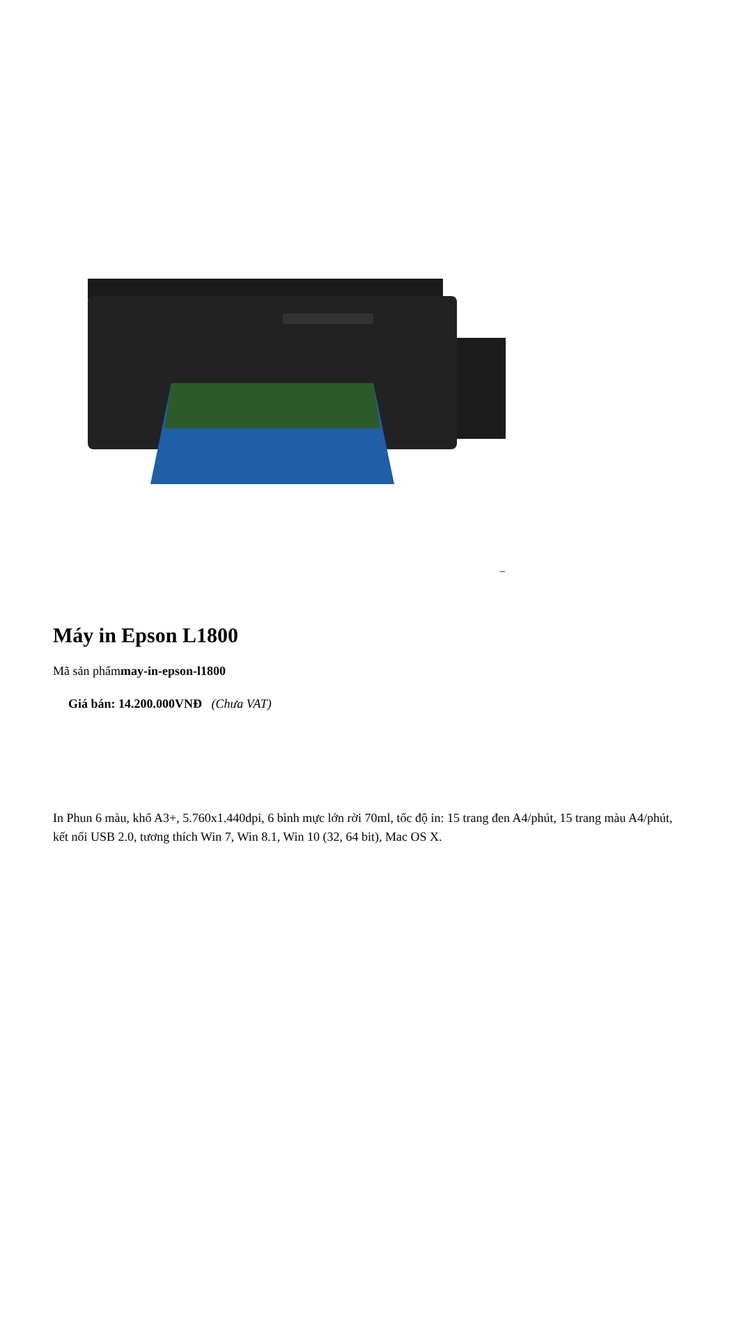_
Máy in Epson L1800
Mã sản phẩmmay-in-epson-l1800
Giá bán: 14.200.000VNĐ (Chưa VAT)
In Phun 6 màu, khổ A3+, 5.760x1.440dpi, 6 bình mực lớn rời 70ml, tốc độ in: 15 trang đen A4/phút, 15 trang màu A4/phút, kết nối USB 2.0, tương thích Win 7, Win 8.1, Win 10 (32, 64 bit), Mac OS X.